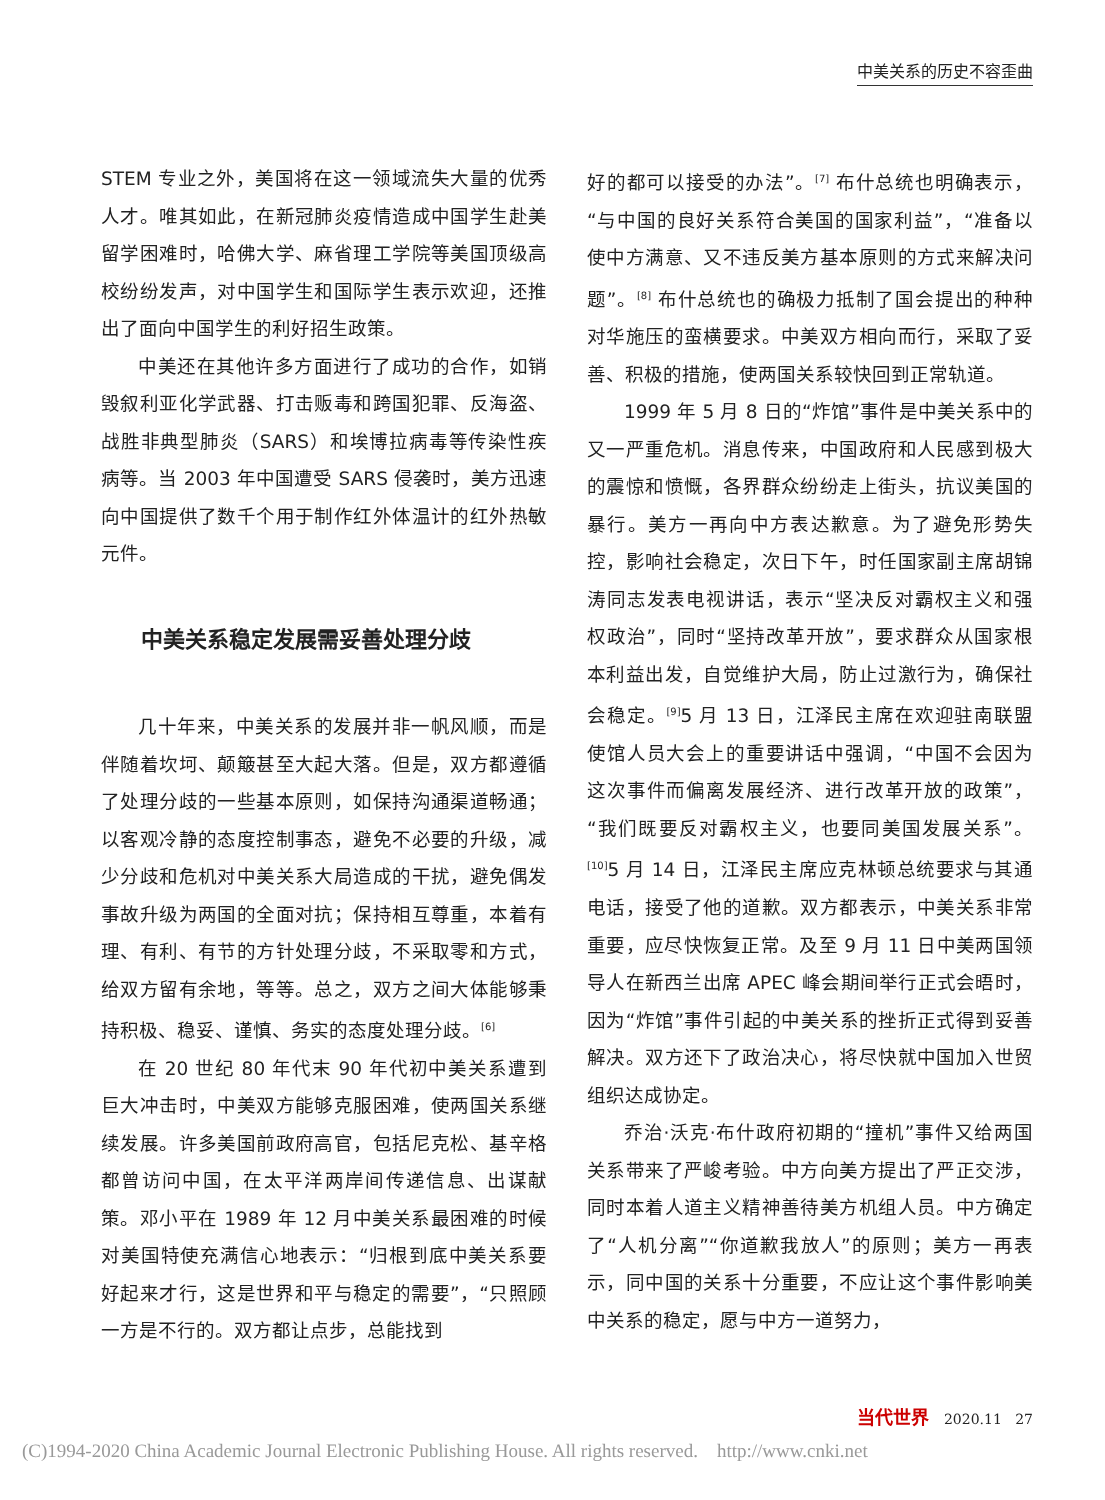中美关系的历史不容歪曲
STEM 专业之外，美国将在这一领域流失大量的优秀人才。唯其如此，在新冠肺炎疫情造成中国学生赴美留学困难时，哈佛大学、麻省理工学院等美国顶级高校纷纷发声，对中国学生和国际学生表示欢迎，还推出了面向中国学生的利好招生政策。
中美还在其他许多方面进行了成功的合作，如销毁叙利亚化学武器、打击贩毒和跨国犯罪、反海盗、战胜非典型肺炎（SARS）和埃博拉病毒等传染性疾病等。当 2003 年中国遭受 SARS 侵袭时，美方迅速向中国提供了数千个用于制作红外体温计的红外热敏元件。
中美关系稳定发展需妥善处理分歧
几十年来，中美关系的发展并非一帆风顺，而是伴随着坎坷、颠簸甚至大起大落。但是，双方都遵循了处理分歧的一些基本原则，如保持沟通渠道畅通；以客观冷静的态度控制事态，避免不必要的升级，减少分歧和危机对中美关系大局造成的干扰，避免偶发事故升级为两国的全面对抗；保持相互尊重，本着有理、有利、有节的方针处理分歧，不采取零和方式，给双方留有余地，等等。总之，双方之间大体能够秉持积极、稳妥、谨慎、务实的态度处理分歧。<sup>[6]</sup>
在 20 世纪 80 年代末 90 年代初中美关系遭到巨大冲击时，中美双方能够克服困难，使两国关系继续发展。许多美国前政府高官，包括尼克松、基辛格都曾访问中国，在太平洋两岸间传递信息、出谋献策。邓小平在 1989 年 12 月中美关系最困难的时候对美国特使充满信心地表示：“归根到底中美关系要好起来才行，这是世界和平与稳定的需要”，“只照顾一方是不行的。双方都让点步，总能找到
好的都可以接受的办法”。<sup>[7]</sup> 布什总统也明确表示，“与中国的良好关系符合美国的国家利益”，“准备以使中方满意、又不违反美方基本原则的方式来解决问题”。<sup>[8]</sup> 布什总统也的确极力抵制了国会提出的种种对华施压的蛮横要求。中美双方相向而行，采取了妥善、积极的措施，使两国关系较快回到正常轨道。
1999 年 5 月 8 日的“炸馆”事件是中美关系中的又一严重危机。消息传来，中国政府和人民感到极大的震惊和愤慨，各界群众纷纷走上街头，抗议美国的暴行。美方一再向中方表达歉意。为了避免形势失控，影响社会稳定，次日下午，时任国家副主席胡锦涛同志发表电视讲话，表示“坚决反对霸权主义和强权政治”，同时“坚持改革开放”，要求群众从国家根本利益出发，自觉维护大局，防止过激行为，确保社会稳定。<sup>[9]</sup>5 月 13 日，江泽民主席在欢迎驻南联盟使馆人员大会上的重要讲话中强调，“中国不会因为这次事件而偏离发展经济、进行改革开放的政策”，“我们既要反对霸权主义，也要同美国发展关系”。<sup>[10]</sup>5 月 14 日，江泽民主席应克林顿总统要求与其通电话，接受了他的道歉。双方都表示，中美关系非常重要，应尽快恢复正常。及至 9 月 11 日中美两国领导人在新西兰出席 APEC 峰会期间举行正式会晤时，因为“炸馆”事件引起的中美关系的挫折正式得到妥善解决。双方还下了政治决心，将尽快就中国加入世贸组织达成协定。
乔治·沃克·布什政府初期的“撞机”事件又给两国关系带来了严峻考验。中方向美方提出了严正交涉，同时本着人道主义精神善待美方机组人员。中方确定了“人机分离”“你道歉我放人”的原则；美方一再表示，同中国的关系十分重要，不应让这个事件影响美中关系的稳定，愿与中方一道努力，
当代世界 2020.11 27
(C)1994-2020 China Academic Journal Electronic Publishing House. All rights reserved. http://www.cnki.net